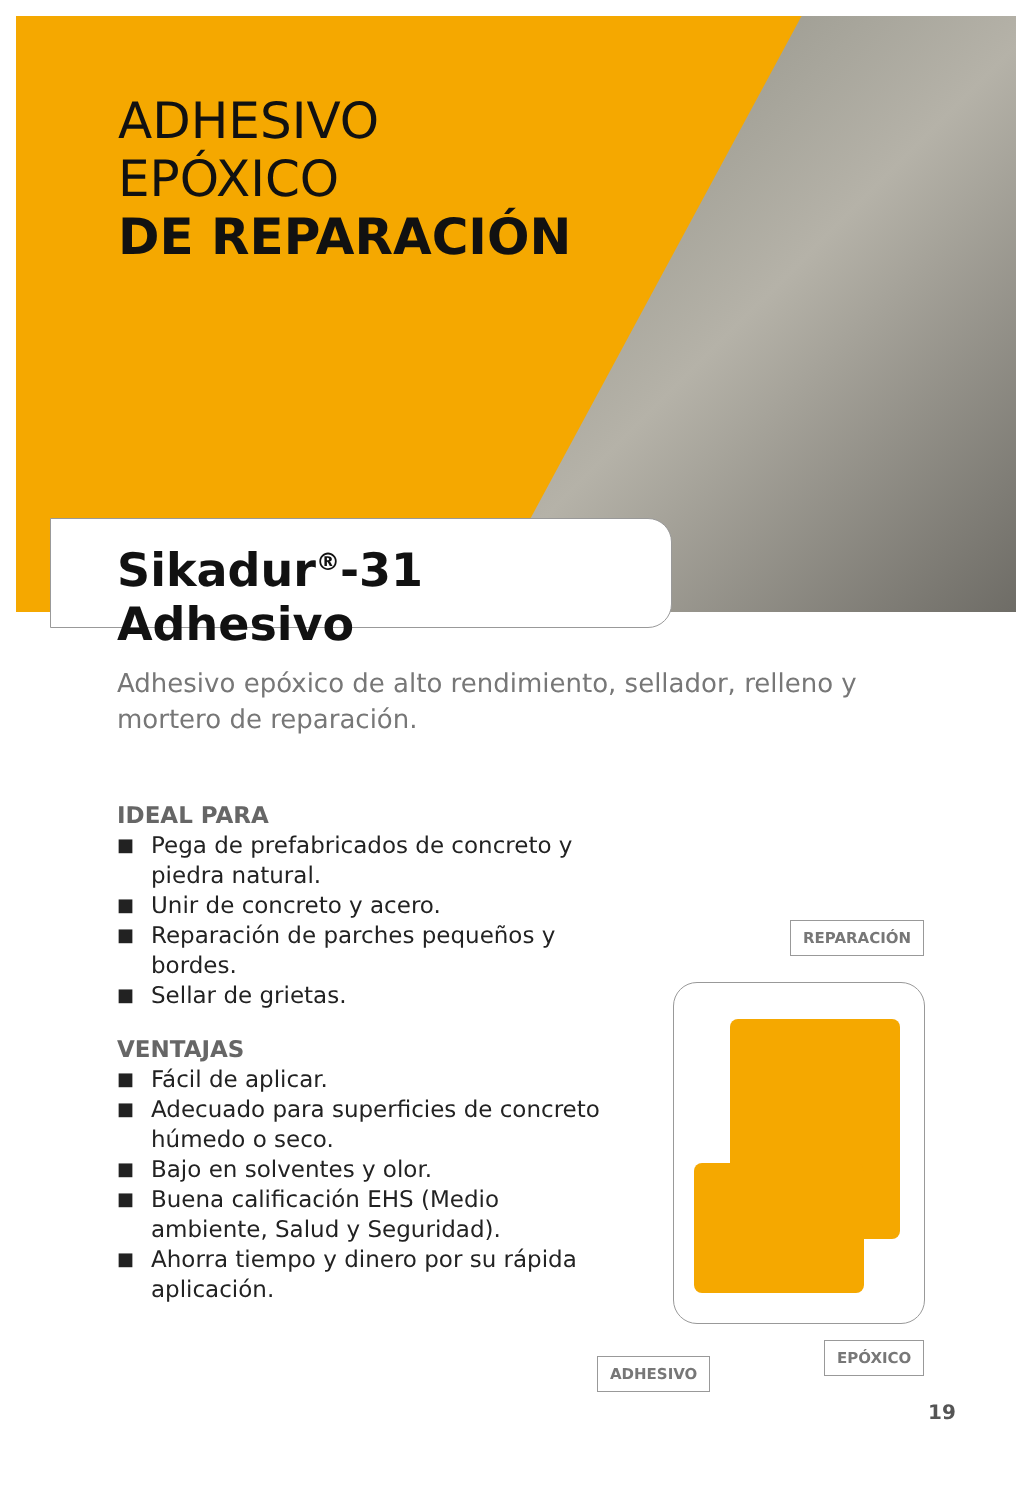ADHESIVO
EPÓXICO
DE REPARACIÓN
Sikadur<sup>®</sup>-31 Adhesivo
Adhesivo epóxico de alto rendimiento, sellador, relleno y mortero de reparación.
IDEAL PARA
■ Pega de prefabricados de concreto y piedra natural.
■ Unir de concreto y acero.
■ Reparación de parches pequeños y bordes.
■ Sellar de grietas.
VENTAJAS
■ Fácil de aplicar.
■ Adecuado para superficies de concreto húmedo o seco.
■ Bajo en solventes y olor.
■ Buena calificación EHS (Medio ambiente, Salud y Seguridad).
■ Ahorra tiempo y dinero por su rápida aplicación.
REPARACIÓN
EPÓXICO
ADHESIVO
19